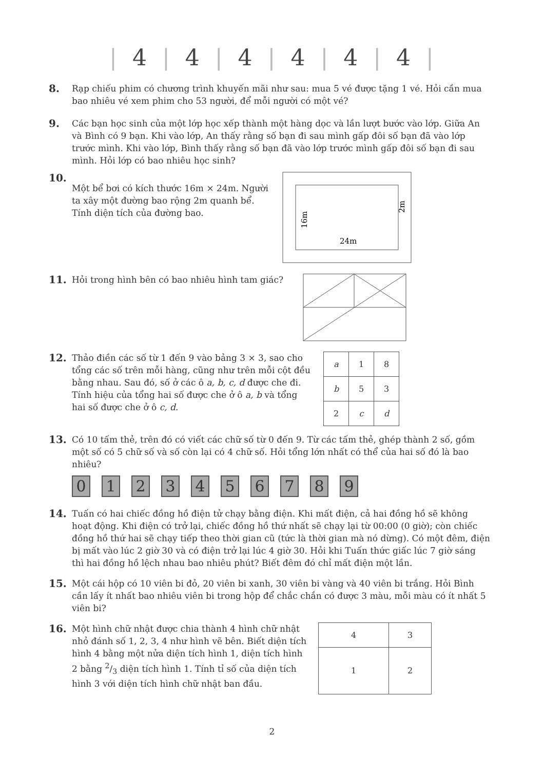| 4 | 4 | 4 | 4 | 4 | 4 |
8.
Rạp chiếu phim có chương trình khuyến mãi như sau: mua 5 vé được tặng 1 vé. Hỏi cần mua bao nhiêu vé xem phim cho 53 người, để mỗi người có một vé?
9.
Các bạn học sinh của một lớp học xếp thành một hàng dọc và lần lượt bước vào lớp. Giữa An và Bình có 9 bạn. Khi vào lớp, An thấy rằng số bạn đi sau mình gấp đôi số bạn đã vào lớp trước mình. Khi vào lớp, Bình thấy rằng số bạn đã vào lớp trước mình gấp đôi số bạn đi sau mình. Hỏi lớp có bao nhiêu học sinh?
10.
Một bể bơi có kích thước 16m × 24m. Người ta xây một đường bao rộng 2m quanh bể. Tính diện tích của đường bao.
24m
16m
2m
11.
Hỏi trong hình bên có bao nhiêu hình tam giác?
12.
Thảo điền các số từ 1 đến 9 vào bảng 3 × 3, sao cho tổng các số trên mỗi hàng, cũng như trên mỗi cột đều bằng nhau. Sau đó, số ở các ô a, b, c, d được che đi.
Tính hiệu của tổng hai số được che ở ô a, b và tổng hai số được che ở ô c, d.
| a | 1 | 8 |
| b | 5 | 3 |
| 2 | c | d |
13.
Có 10 tấm thẻ, trên đó có viết các chữ số từ 0 đến 9. Từ các tấm thẻ, ghép thành 2 số, gồm một số có 5 chữ số và số còn lại có 4 chữ số. Hỏi tổng lớn nhất có thể của hai số đó là bao nhiêu?
0123456789
14.
Tuấn có hai chiếc đồng hồ điện tử chạy bằng điện. Khi mất điện, cả hai đồng hồ sẽ không hoạt động. Khi điện có trở lại, chiếc đồng hồ thứ nhất sẽ chạy lại từ 00:00 (0 giờ); còn chiếc đồng hồ thứ hai sẽ chạy tiếp theo thời gian cũ (tức là thời gian mà nó dừng). Có một đêm, điện bị mất vào lúc 2 giờ 30 và có điện trở lại lúc 4 giờ 30. Hỏi khi Tuấn thức giấc lúc 7 giờ sáng thì hai đồng hồ lệch nhau bao nhiêu phút? Biết đêm đó chỉ mất điện một lần.
15.
Một cái hộp có 10 viên bi đỏ, 20 viên bi xanh, 30 viên bi vàng và 40 viên bi trắng. Hỏi Bình cần lấy ít nhất bao nhiêu viên bi trong hộp để chắc chắn có được 3 màu, mỗi màu có ít nhất 5 viên bi?
16.
Một hình chữ nhật được chia thành 4 hình chữ nhật nhỏ đánh số 1, 2, 3, 4 như hình vẽ bên. Biết diện tích hình 4 bằng một nửa diện tích hình 1, diện tích hình 2 bằng 2/3 diện tích hình 1. Tính tỉ số của diện tích hình 3 với diện tích hình chữ nhật ban đầu.
| 4 | 3 |
| 1 | 2 |
2